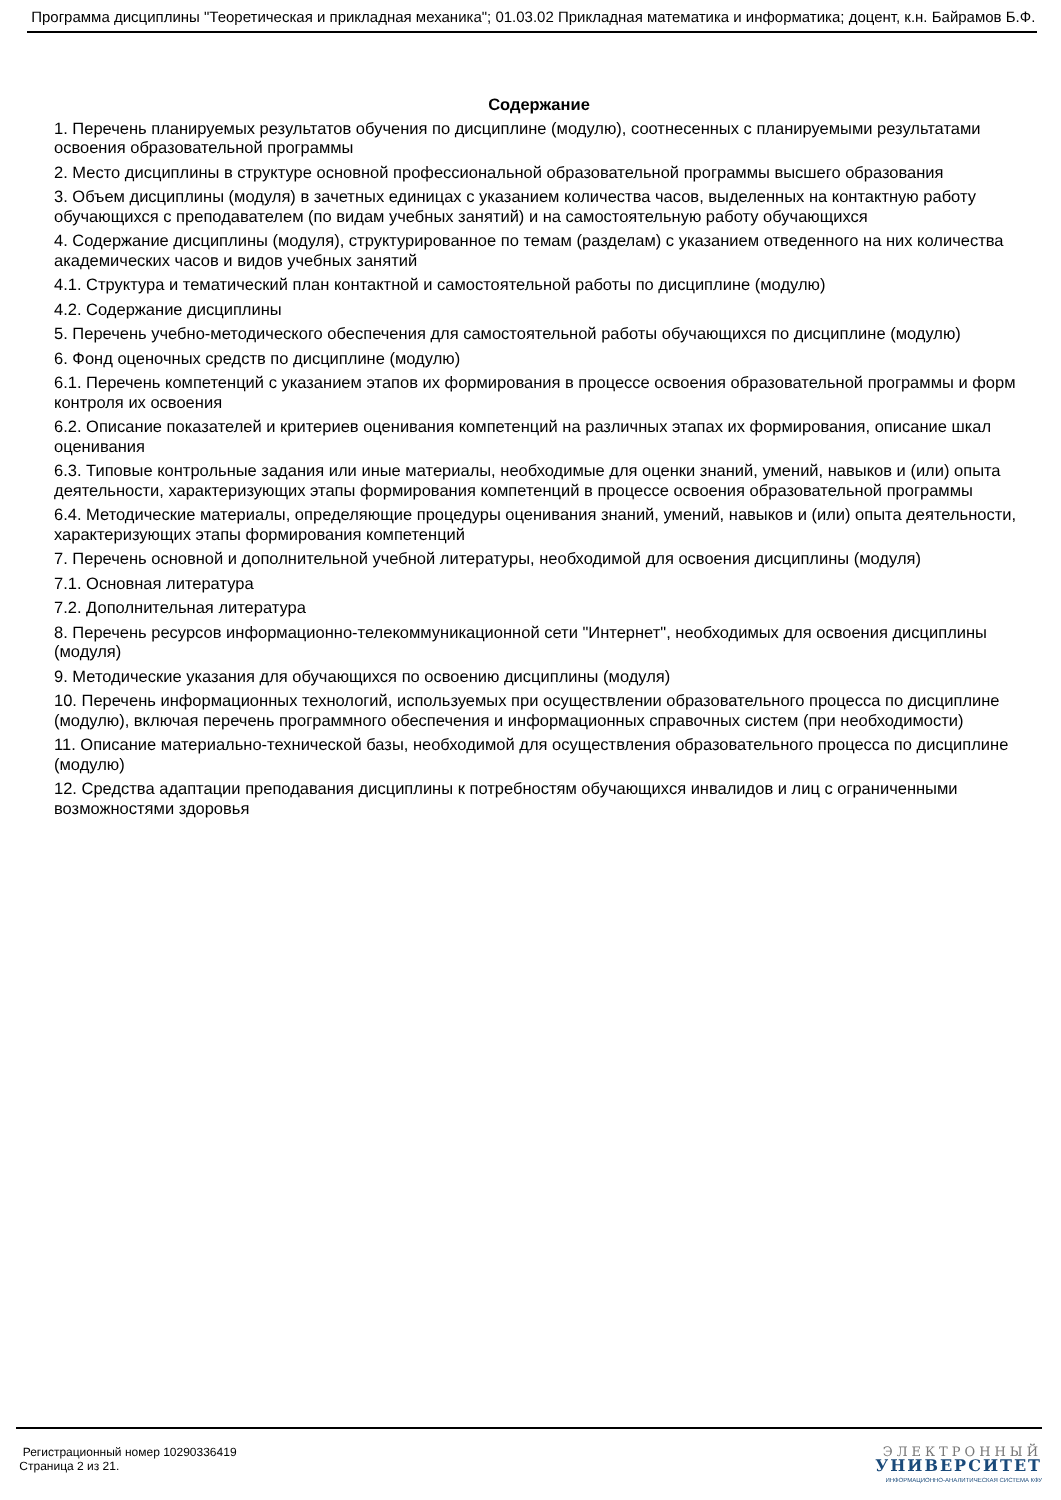Программа дисциплины "Теоретическая и прикладная механика"; 01.03.02 Прикладная математика и информатика; доцент, к.н. Байрамов Б.Ф.
Содержание
1. Перечень планируемых результатов обучения по дисциплине (модулю), соотнесенных с планируемыми результатами освоения образовательной программы
2. Место дисциплины в структуре основной профессиональной образовательной программы высшего образования
3. Объем дисциплины (модуля) в зачетных единицах с указанием количества часов, выделенных на контактную работу обучающихся с преподавателем (по видам учебных занятий) и на самостоятельную работу обучающихся
4. Содержание дисциплины (модуля), структурированное по темам (разделам) с указанием отведенного на них количества академических часов и видов учебных занятий
4.1. Структура и тематический план контактной и самостоятельной работы по дисциплине (модулю)
4.2. Содержание дисциплины
5. Перечень учебно-методического обеспечения для самостоятельной работы обучающихся по дисциплине (модулю)
6. Фонд оценочных средств по дисциплине (модулю)
6.1. Перечень компетенций с указанием этапов их формирования в процессе освоения образовательной программы и форм контроля их освоения
6.2. Описание показателей и критериев оценивания компетенций на различных этапах их формирования, описание шкал оценивания
6.3. Типовые контрольные задания или иные материалы, необходимые для оценки знаний, умений, навыков и (или) опыта деятельности, характеризующих этапы формирования компетенций в процессе освоения образовательной программы
6.4. Методические материалы, определяющие процедуры оценивания знаний, умений, навыков и (или) опыта деятельности, характеризующих этапы формирования компетенций
7. Перечень основной и дополнительной учебной литературы, необходимой для освоения дисциплины (модуля)
7.1. Основная литература
7.2. Дополнительная литература
8. Перечень ресурсов информационно-телекоммуникационной сети "Интернет", необходимых для освоения дисциплины (модуля)
9. Методические указания для обучающихся по освоению дисциплины (модуля)
10. Перечень информационных технологий, используемых при осуществлении образовательного процесса по дисциплине (модулю), включая перечень программного обеспечения и информационных справочных систем (при необходимости)
11. Описание материально-технической базы, необходимой для осуществления образовательного процесса по дисциплине (модулю)
12. Средства адаптации преподавания дисциплины к потребностям обучающихся инвалидов и лиц с ограниченными возможностями здоровья
Регистрационный номер 10290336419
Страница 2 из 21.
ЭЛЕКТРОННЫЙ
УНИВЕРСИТЕТ
ИНФОРМАЦИОННО-АНАЛИТИЧЕСКАЯ СИСТЕМА КФУ